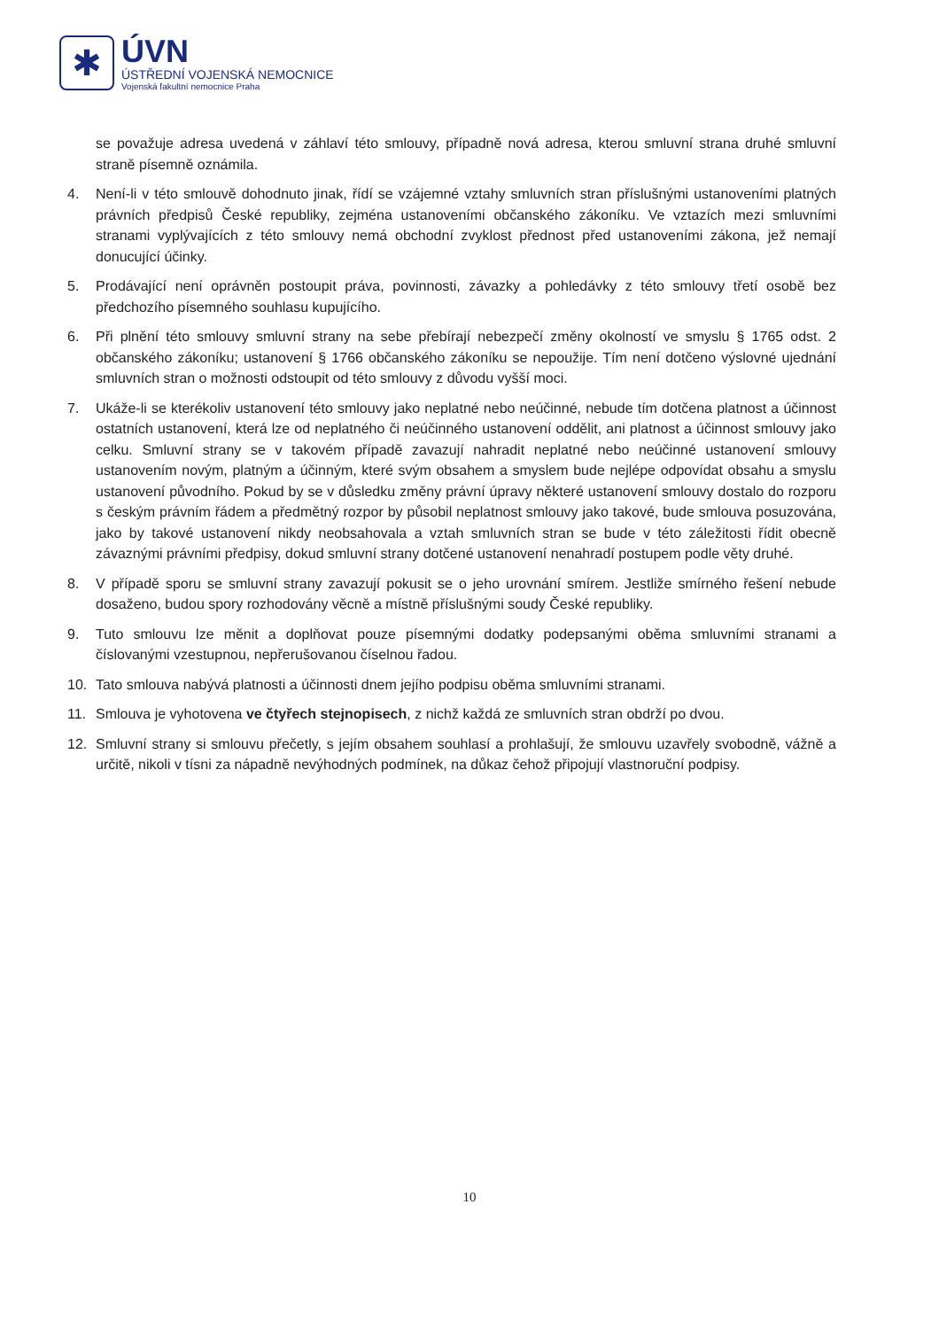✱
ÚVN
ÚSTŘEDNÍ VOJENSKÁ NEMOCNICE
Vojenská fakultní nemocnice Praha
se považuje adresa uvedená v záhlaví této smlouvy, případně nová adresa, kterou smluvní strana druhé smluvní straně písemně oznámila.
4. Není-li v této smlouvě dohodnuto jinak, řídí se vzájemné vztahy smluvních stran příslušnými ustanoveními platných právních předpisů České republiky, zejména ustanoveními občanského zákoníku. Ve vztazích mezi smluvními stranami vyplývajících z této smlouvy nemá obchodní zvyklost přednost před ustanoveními zákona, jež nemají donucující účinky.
5. Prodávající není oprávněn postoupit práva, povinnosti, závazky a pohledávky z této smlouvy třetí osobě bez předchozího písemného souhlasu kupujícího.
6. Při plnění této smlouvy smluvní strany na sebe přebírají nebezpečí změny okolností ve smyslu § 1765 odst. 2 občanského zákoníku; ustanovení § 1766 občanského zákoníku se nepoužije. Tím není dotčeno výslovné ujednání smluvních stran o možnosti odstoupit od této smlouvy z důvodu vyšší moci.
7. Ukáže-li se kterékoliv ustanovení této smlouvy jako neplatné nebo neúčinné, nebude tím dotčena platnost a účinnost ostatních ustanovení, která lze od neplatného či neúčinného ustanovení oddělit, ani platnost a účinnost smlouvy jako celku. Smluvní strany se v takovém případě zavazují nahradit neplatné nebo neúčinné ustanovení smlouvy ustanovením novým, platným a účinným, které svým obsahem a smyslem bude nejlépe odpovídat obsahu a smyslu ustanovení původního. Pokud by se v důsledku změny právní úpravy některé ustanovení smlouvy dostalo do rozporu s českým právním řádem a předmětný rozpor by působil neplatnost smlouvy jako takové, bude smlouva posuzována, jako by takové ustanovení nikdy neobsahovala a vztah smluvních stran se bude v této záležitosti řídit obecně závaznými právními předpisy, dokud smluvní strany dotčené ustanovení nenahradí postupem podle věty druhé.
8. V případě sporu se smluvní strany zavazují pokusit se o jeho urovnání smírem. Jestliže smírného řešení nebude dosaženo, budou spory rozhodovány věcně a místně příslušnými soudy České republiky.
9. Tuto smlouvu lze měnit a doplňovat pouze písemnými dodatky podepsanými oběma smluvními stranami a číslovanými vzestupnou, nepřerušovanou číselnou řadou.
10. Tato smlouva nabývá platnosti a účinnosti dnem jejího podpisu oběma smluvními stranami.
11. Smlouva je vyhotovena ve čtyřech stejnopisech, z nichž každá ze smluvních stran obdrží po dvou.
12. Smluvní strany si smlouvu přečetly, s jejím obsahem souhlasí a prohlašují, že smlouvu uzavřely svobodně, vážně a určitě, nikoli v tísni za nápadně nevýhodných podmínek, na důkaz čehož připojují vlastnoruční podpisy.
10